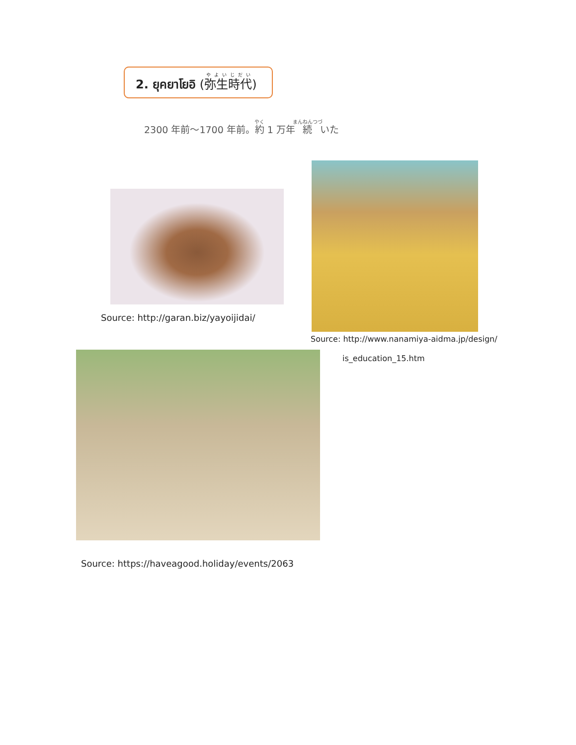2. ยุคยาโยอิ (弥生時代)
2300 年前～1700 年前。約 1 万年続いた
Source: http://garan.biz/yayoijidai/
Source: http://www.nanamiya-aidma.jp/design/
is_education_15.htm
Source: https://haveagood.holiday/events/2063